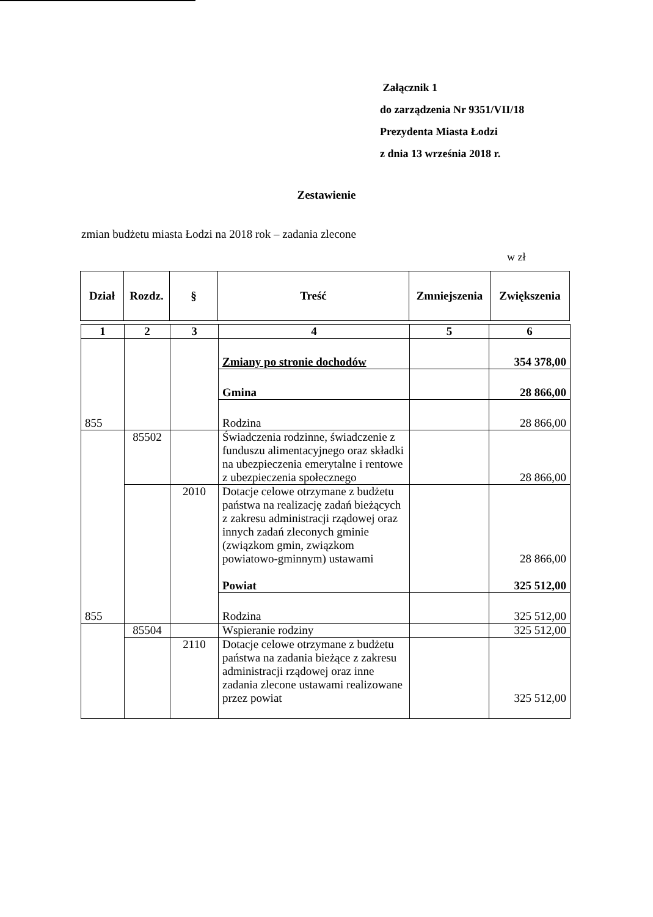Załącznik 1
do zarządzenia Nr 9351/VII/18
Prezydenta Miasta Łodzi
z dnia 13 września 2018 r.
Zestawienie
zmian budżetu miasta Łodzi na 2018 rok – zadania zlecone
w zł
| Dział | Rozdz. | § | Treść | Zmniejszenia | Zwiększenia |
| --- | --- | --- | --- | --- | --- |
| 1 | 2 | 3 | 4 | 5 | 6 |
| 855 | | | Zmiany po stronie dochodów | | 354 378,00 |
| | | | Gmina | | 28 866,00 |
| | | | Rodzina | | 28 866,00 |
| 855 | 85502 | | Świadczenia rodzinne, świadczenie z funduszu alimentacyjnego oraz składki na ubezpieczenia emerytalne i rentowe z ubezpieczenia społecznego | | 28 866,00 |
| | | 2010 | Dotacje celowe otrzymane z budżetu państwa na realizację zadań bieżących z zakresu administracji rządowej oraz innych zadań zleconych gminie (związkom gmin, związkom powiatowo-gminnym) ustawami Powiat | | 28 866,00 325 512,00 |
| | | | Rodzina | | 325 512,00 |
| | 85504 | | Wspieranie rodziny | | 325 512,00 |
| | | 2110 | Dotacje celowe otrzymane z budżetu państwa na zadania bieżące z zakresu administracji rządowej oraz inne zadania zlecone ustawami realizowane przez powiat | | 325 512,00 |